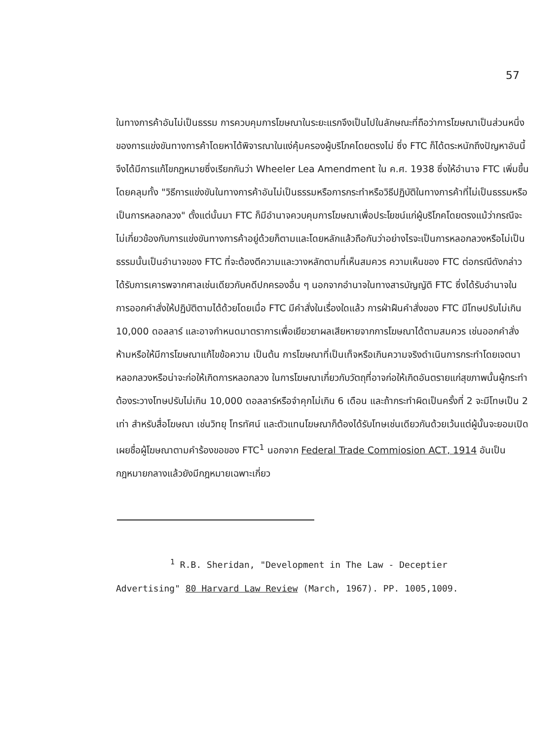57
ในทางการค้าอันไม่เป็นธรรม การควบคุมการโฆษณาในระยะแรกจึงเป็นไปในลักษณะที่ถือว่าการโฆษณาเป็นส่วนหนึ่งของการแข่งขันทางการค้าโดยหาได้พิจารณาในแง่คุ้มครองผู้บริโภคโดยตรงไม่ ซึ่ง FTC ก็ได้ตระหนักถึงปัญหาอันนี้จึงได้มีการแก้ไขกฎหมายซึ่งเรียกกันว่า Wheeler Lea Amendment ใน ค.ศ. 1938 ซึ่งให้อำนาจ FTC เพิ่มขึ้น โดยคลุมทั้ง "วิธีการแข่งขันในทางการค้าอันไม่เป็นธรรมหรือการกระทำหรือวิธีปฏิบัติในทางการค้าที่ไม่เป็นธรรมหรือเป็นการหลอกลวง" ตั้งแต่นั้นมา FTC ก็มีอำนาจควบคุมการโฆษณาเพื่อประโยชน์แก่ผู้บริโภคโดยตรงแม้ว่ากรณีจะไม่เกี่ยวข้องกับการแข่งขันทางการค้าอยู่ด้วยก็ตามและโดยหลักแล้วถือกันว่าอย่างไรจะเป็นการหลอกลวงหรือไม่เป็นธรรมนั้นเป็นอำนาจของ FTC ที่จะต้องตีความและวางหลักตามที่เห็นสมควร ความเห็นของ FTC ต่อกรณีดังกล่าวได้รับการเคารพจากศาลเช่นเดียวกับคดีปกครองอื่น ๆ นอกจากอำนาจในทางสารบัญญัติ FTC ซึ่งได้รับอำนาจในการออกคำสั่งให้ปฏิบัติตามได้ด้วยโดยเมื่อ FTC มีคำสั่งในเรื่องใดแล้ว การฝ่าฝืนคำสั่งของ FTC มีโทษปรับไม่เกิน 10,000 ดอลลาร์ และอาจกำหนดมาตราการเพื่อเยียวยาผลเสียหายจากการโฆษณาได้ตามสมควร เช่นออกคำสั่งห้ามหรือให้มีการโฆษณาแก้ไขข้อความ เป็นต้น การโฆษณาที่เป็นเท็จหรือเกินความจริงดำเนินการกระทำโดยเจตนาหลอกลวงหรือน่าจะก่อให้เกิดการหลอกลวง ในการโฆษณาเกี่ยวกับวัตถุที่อาจก่อให้เกิดอันตรายแก่สุขภาพนั้นผู้กระทำต้องระวางโทษปรับไม่เกิน 10,000 ดอลลาร์หรือจำคุกไม่เกิน 6 เดือน และถ้ากระทำผิดเป็นครั้งที่ 2 จะมีโทษเป็น 2 เท่า สำหรับสื่อโฆษณา เช่นวิทยุ โทรทัศน์ และตัวแทนโฆษณาก็ต้องได้รับโทษเช่นเดียวกันด้วยเว้นแต่ผู้นั้นจะยอมเปิดเผยชื่อผู้โฆษณาตามคำร้องขอของ FTC<sup>1</sup> นอกจาก Federal Trade Commiosion ACT, 1914 อันเป็นกฎหมายกลางแล้วยังมีกฎหมายเฉพาะเกี่ยว
<sup>1</sup> R.B. Sheridan, "Development in The Law - Deceptier
Advertising" 80 Harvard Law Review (March, 1967). PP. 1005,1009.